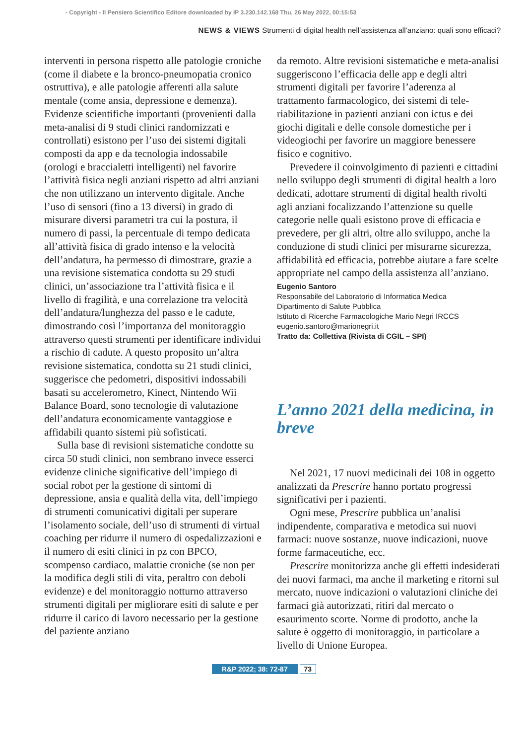- Copyright - Il Pensiero Scientifico Editore downloaded by IP 3.230.142.168 Thu, 26 May 2022, 00:15:53
NEWS & VIEWS Strumenti di digital health nell’assistenza all’anziano: quali sono efficaci?
interventi in persona rispetto alle patologie croniche (come il diabete e la bronco-pneumopatia cronico ostruttiva), e alle patologie afferenti alla salute mentale (come ansia, depressione e demenza). Evidenze scientifiche importanti (provenienti dalla meta-analisi di 9 studi clinici randomizzati e controllati) esistono per l’uso dei sistemi digitali composti da app e da tecnologia indossabile (orologi e braccialetti intelligenti) nel favorire l’attività fisica negli anziani rispetto ad altri anziani che non utilizzano un intervento digitale. Anche l’uso di sensori (fino a 13 diversi) in grado di misurare diversi parametri tra cui la postura, il numero di passi, la percentuale di tempo dedicata all’attività fisica di grado intenso e la velocità dell’andatura, ha permesso di dimostrare, grazie a una revisione sistematica condotta su 29 studi clinici, un’associazione tra l’attività fisica e il livello di fragilità, e una correlazione tra velocità dell’andatura/lunghezza del passo e le cadute, dimostrando così l’importanza del monitoraggio attraverso questi strumenti per identificare individui a rischio di cadute. A questo proposito un’altra revisione sistematica, condotta su 21 studi clinici, suggerisce che pedometri, dispositivi indossabili basati su accelerometro, Kinect, Nintendo Wii Balance Board, sono tecnologie di valutazione dell’andatura economicamente vantaggiose e affidabili quanto sistemi più sofisticati.
Sulla base di revisioni sistematiche condotte su circa 50 studi clinici, non sembrano invece esserci evidenze cliniche significative dell’impiego di social robot per la gestione di sintomi di depressione, ansia e qualità della vita, dell’impiego di strumenti comunicativi digitali per superare l’isolamento sociale, dell’uso di strumenti di virtual coaching per ridurre il numero di ospedalizzazioni e il numero di esiti clinici in pz con BPCO, scompenso cardiaco, malattie croniche (se non per la modifica degli stili di vita, peraltro con deboli evidenze) e del monitoraggio notturno attraverso strumenti digitali per migliorare esiti di salute e per ridurre il carico di lavoro necessario per la gestione del paziente anziano
da remoto. Altre revisioni sistematiche e meta-analisi suggeriscono l’efficacia delle app e degli altri strumenti digitali per favorire l’aderenza al trattamento farmacologico, dei sistemi di tele-riabilitazione in pazienti anziani con ictus e dei giochi digitali e delle console domestiche per i videogiochi per favorire un maggiore benessere fisico e cognitivo.
Prevedere il coinvolgimento di pazienti e cittadini nello sviluppo degli strumenti di digital health a loro dedicati, adottare strumenti di digital health rivolti agli anziani focalizzando l’attenzione su quelle categorie nelle quali esistono prove di efficacia e prevedere, per gli altri, oltre allo sviluppo, anche la conduzione di studi clinici per misurarne sicurezza, affidabilità ed efficacia, potrebbe aiutare a fare scelte appropriate nel campo della assistenza all’anziano.
Eugenio Santoro
Responsabile del Laboratorio di Informatica Medica
Dipartimento di Salute Pubblica
Istituto di Ricerche Farmacologiche Mario Negri IRCCS
eugenio.santoro@marionegri.it
Tratto da: Collettiva (Rivista di CGIL – SPI)
L’anno 2021 della medicina, in breve
Nel 2021, 17 nuovi medicinali dei 108 in oggetto analizzati da Prescrire hanno portato progressi significativi per i pazienti.
Ogni mese, Prescrire pubblica un’analisi indipendente, comparativa e metodica sui nuovi farmaci: nuove sostanze, nuove indicazioni, nuove forme farmaceutiche, ecc.
Prescrire monitorizza anche gli effetti indesiderati dei nuovi farmaci, ma anche il marketing e ritorni sul mercato, nuove indicazioni o valutazioni cliniche dei farmaci già autorizzati, ritiri dal mercato o esaurimento scorte. Norme di prodotto, anche la salute è oggetto di monitoraggio, in particolare a livello di Unione Europea.
R&P 2022; 38: 72-87 73